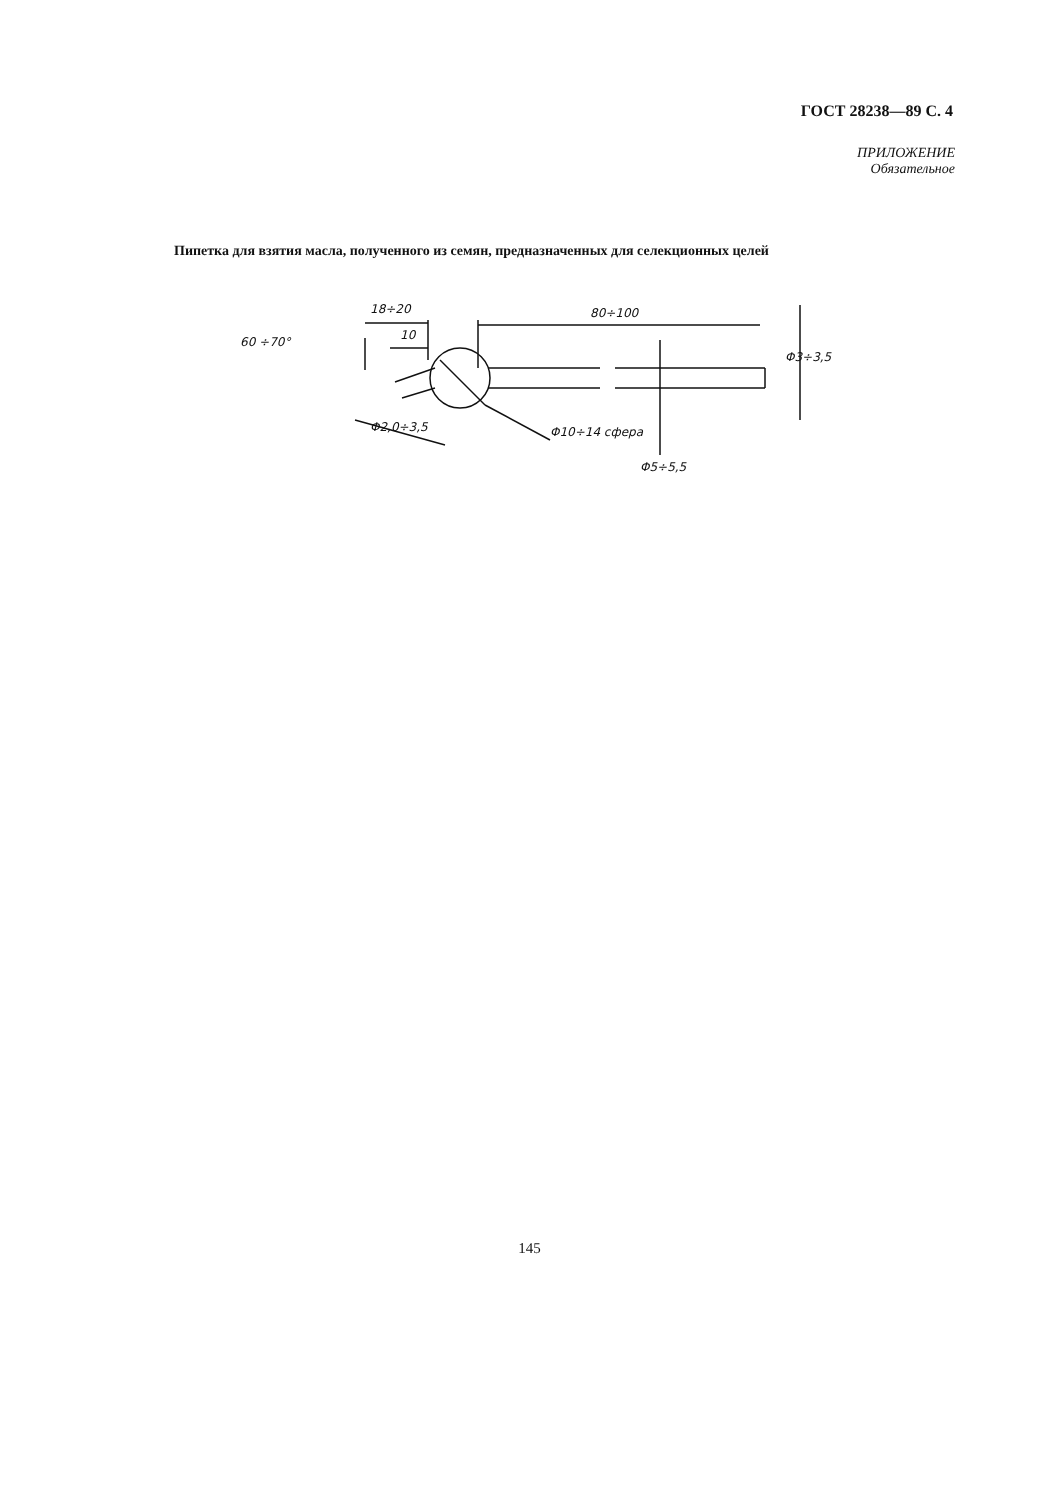ГОСТ 28238—89 С. 4
ПРИЛОЖЕНИЕ
Обязательное
Пипетка для взятия масла, полученного из семян, предназначенных для селекционных целей
18÷20
10
80÷100
60 ÷70°
Φ3÷3,5
Φ2,0÷3,5 Φ10÷14 сфера
Φ5÷5,5
145